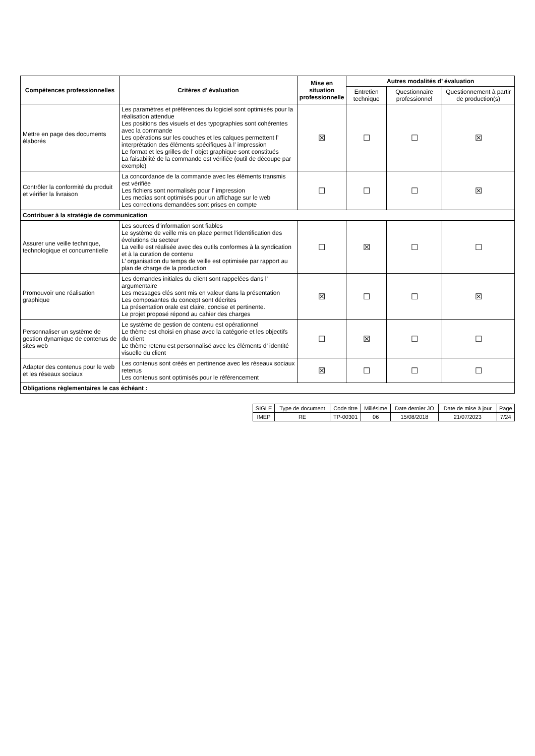| Compétences professionnelles | Critères d’ évaluation | Mise en situation professionnelle | Autres modalités d’ évaluation | | |
| --- | --- | --- | --- | --- | --- |
| | | | Entretien technique | Questionnaire professionnel | Questionnement à partir de production(s) |
| Mettre en page des documents élaborés | Les paramètres et préférences du logiciel sont optimisés pour la réalisation attendue Les positions des visuels et des typographies sont cohérentes avec la commande Les opérations sur les couches et les calques permettent l’ interprétation des éléments spécifiques à l’ impression Le format et les grilles de l’ objet graphique sont constitués La faisabilité de la commande est vérifiée (outil de découpe par exemple) | ☒ | ☐ | ☐ | ☒ |
| Contrôler la conformité du produit et vérifier la livraison | La concordance de la commande avec les éléments transmis est vérifiée Les fichiers sont normalisés pour l’ impression Les medias sont optimisés pour un affichage sur le web Les corrections demandées sont prises en compte | ☐ | ☐ | ☐ | ☒ |
| Contribuer à la stratégie de communication | | | | | |
| Assurer une veille technique, technologique et concurrentielle | Les sources d’information sont fiables Le système de veille mis en place permet l’identification des évolutions du secteur La veille est réalisée avec des outils conformes à la syndication et à la curation de contenu L’ organisation du temps de veille est optimisée par rapport au plan de charge de la production | ☐ | ☒ | ☐ | ☐ |
| Promouvoir une réalisation graphique | Les demandes initiales du client sont rappelées dans l’ argumentaire Les messages clés sont mis en valeur dans la présentation Les composantes du concept sont décrites La présentation orale est claire, concise et pertinente. Le projet proposé répond au cahier des charges | ☒ | ☐ | ☐ | ☒ |
| Personnaliser un système de gestion dynamique de contenus de sites web | Le système de gestion de contenu est opérationnel Le thème est choisi en phase avec la catégorie et les objectifs du client Le thème retenu est personnalisé avec les éléments d’ identité visuelle du client | ☐ | ☒ | ☐ | ☐ |
| Adapter des contenus pour le web et les réseaux sociaux | Les contenus sont créés en pertinence avec les réseaux sociaux retenus Les contenus sont optimisés pour le référencement | ☒ | ☐ | ☐ | ☐ |
| Obligations règlementaires le cas échéant : | | | | | |
| SIGLE | Type de document | Code titre | Millésime | Date dernier JO | Date de mise à jour | Page |
| IMEP | RE | TP-00301 | 06 | 15/08/2018 | 21/07/2023 | 7/24 |